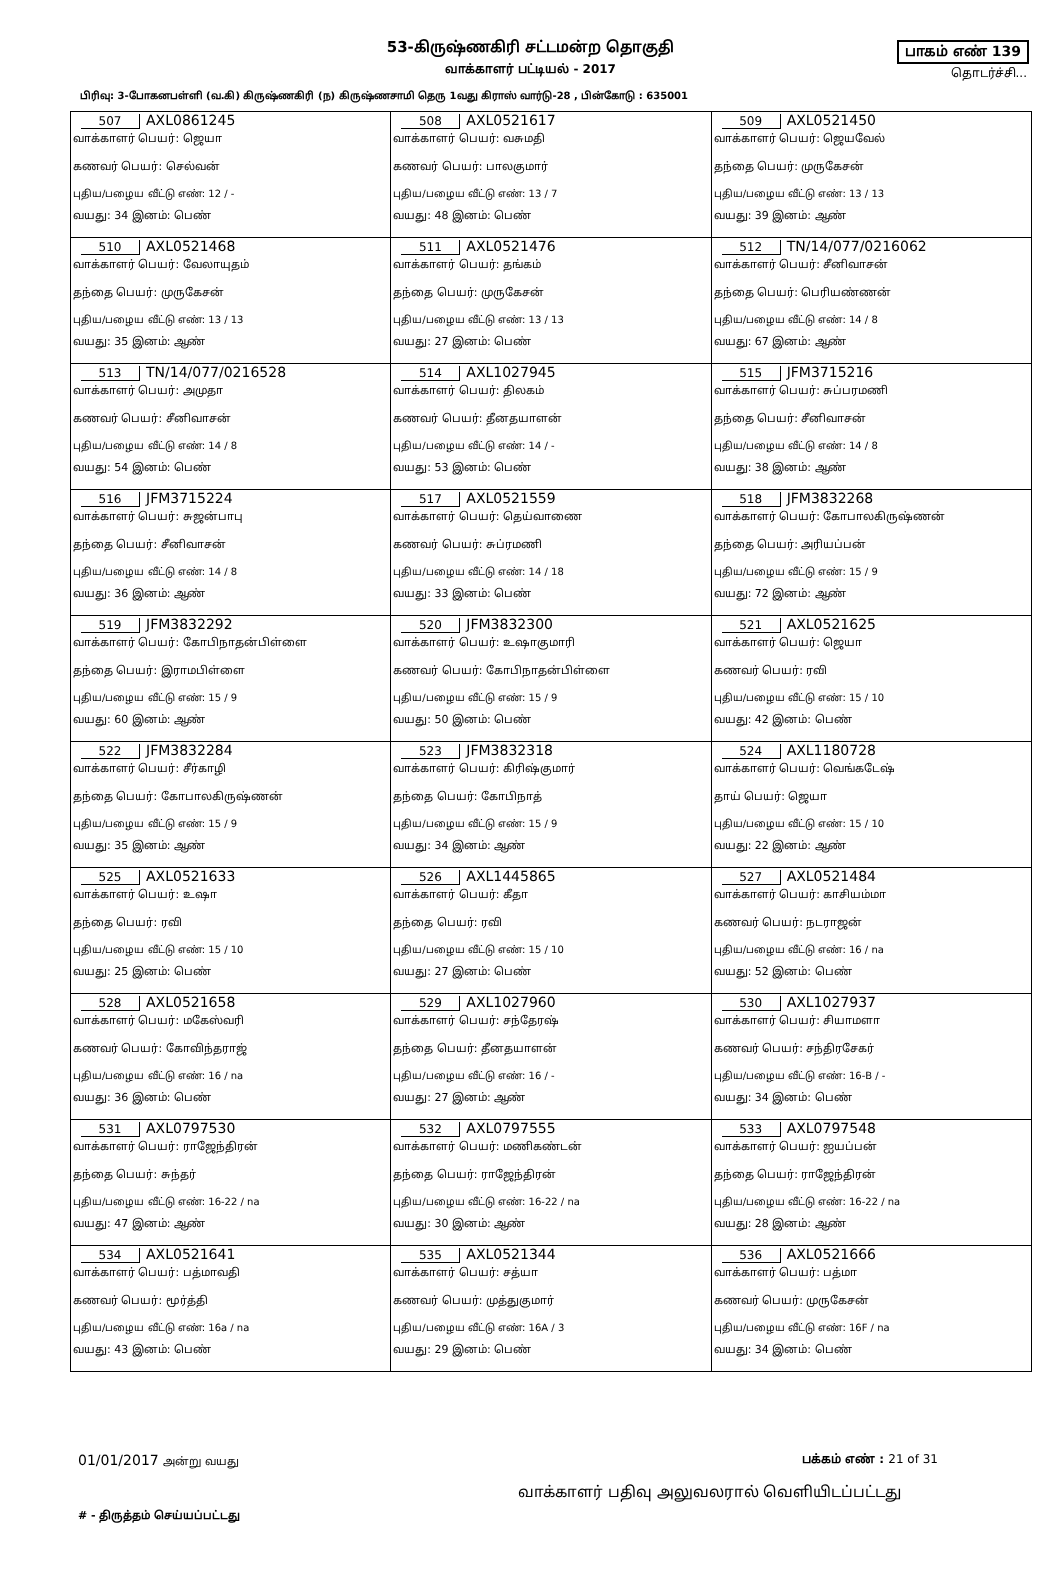53-கிருஷ்ணகிரி சட்டமன்ற தொகுதி
வாக்காளர் பட்டியல் - 2017
பாகம் எண் 139
தொடர்ச்சி...
பிரிவு: 3-போகனபள்ளி (வ.கி) கிருஷ்ணகிரி (ந) கிருஷ்ணசாமி தெரு 1வது கிராஸ் வார்டு-28 , பின்கோடு : 635001
| 507 AXL0861245 வாக்காளர் பெயர்: ஜெயா கணவர் பெயர்: செல்வன் புதிய/பழைய வீட்டு எண்: 12 / - வயது: 34 இனம்: பெண் | 508 AXL0521617 வாக்காளர் பெயர்: வசுமதி கணவர் பெயர்: பாலகுமார் புதிய/பழைய வீட்டு எண்: 13 / 7 வயது: 48 இனம்: பெண் | 509 AXL0521450 வாக்காளர் பெயர்: ஜெயவேல் தந்தை பெயர்: முருகேசன் புதிய/பழைய வீட்டு எண்: 13 / 13 வயது: 39 இனம்: ஆண் |
| 510 AXL0521468 வாக்காளர் பெயர்: வேலாயுதம் தந்தை பெயர்: முருகேசன் புதிய/பழைய வீட்டு எண்: 13 / 13 வயது: 35 இனம்: ஆண் | 511 AXL0521476 வாக்காளர் பெயர்: தங்கம் தந்தை பெயர்: முருகேசன் புதிய/பழைய வீட்டு எண்: 13 / 13 வயது: 27 இனம்: பெண் | 512 TN/14/077/0216062 வாக்காளர் பெயர்: சீனிவாசன் தந்தை பெயர்: பெரியண்ணன் புதிய/பழைய வீட்டு எண்: 14 / 8 வயது: 67 இனம்: ஆண் |
| 513 TN/14/077/0216528 வாக்காளர் பெயர்: அமுதா கணவர் பெயர்: சீனிவாசன் புதிய/பழைய வீட்டு எண்: 14 / 8 வயது: 54 இனம்: பெண் | 514 AXL1027945 வாக்காளர் பெயர்: திலகம் கணவர் பெயர்: தீனதயாளன் புதிய/பழைய வீட்டு எண்: 14 / - வயது: 53 இனம்: பெண் | 515 JFM3715216 வாக்காளர் பெயர்: சுப்பரமணி தந்தை பெயர்: சீனிவாசன் புதிய/பழைய வீட்டு எண்: 14 / 8 வயது: 38 இனம்: ஆண் |
| 516 JFM3715224 வாக்காளர் பெயர்: சுஜன்பாபு தந்தை பெயர்: சீனிவாசன் புதிய/பழைய வீட்டு எண்: 14 / 8 வயது: 36 இனம்: ஆண் | 517 AXL0521559 வாக்காளர் பெயர்: தெய்வாணை கணவர் பெயர்: சுப்ரமணி புதிய/பழைய வீட்டு எண்: 14 / 18 வயது: 33 இனம்: பெண் | 518 JFM3832268 வாக்காளர் பெயர்: கோபாலகிருஷ்ணன் தந்தை பெயர்: அரியப்பன் புதிய/பழைய வீட்டு எண்: 15 / 9 வயது: 72 இனம்: ஆண் |
| 519 JFM3832292 வாக்காளர் பெயர்: கோபிநாதன்பிள்ளை தந்தை பெயர்: இராமபிள்ளை புதிய/பழைய வீட்டு எண்: 15 / 9 வயது: 60 இனம்: ஆண் | 520 JFM3832300 வாக்காளர் பெயர்: உஷாகுமாரி கணவர் பெயர்: கோபிநாதன்பிள்ளை புதிய/பழைய வீட்டு எண்: 15 / 9 வயது: 50 இனம்: பெண் | 521 AXL0521625 வாக்காளர் பெயர்: ஜெயா கணவர் பெயர்: ரவி புதிய/பழைய வீட்டு எண்: 15 / 10 வயது: 42 இனம்: பெண் |
| 522 JFM3832284 வாக்காளர் பெயர்: சீர்காழி தந்தை பெயர்: கோபாலகிருஷ்ணன் புதிய/பழைய வீட்டு எண்: 15 / 9 வயது: 35 இனம்: ஆண் | 523 JFM3832318 வாக்காளர் பெயர்: கிரிஷ்குமார் தந்தை பெயர்: கோபிநாத் புதிய/பழைய வீட்டு எண்: 15 / 9 வயது: 34 இனம்: ஆண் | 524 AXL1180728 வாக்காளர் பெயர்: வெங்கடேஷ் தாய் பெயர்: ஜெயா புதிய/பழைய வீட்டு எண்: 15 / 10 வயது: 22 இனம்: ஆண் |
| 525 AXL0521633 வாக்காளர் பெயர்: உஷா தந்தை பெயர்: ரவி புதிய/பழைய வீட்டு எண்: 15 / 10 வயது: 25 இனம்: பெண் | 526 AXL1445865 வாக்காளர் பெயர்: கீதா தந்தை பெயர்: ரவி புதிய/பழைய வீட்டு எண்: 15 / 10 வயது: 27 இனம்: பெண் | 527 AXL0521484 வாக்காளர் பெயர்: காசியம்மா கணவர் பெயர்: நடராஜன் புதிய/பழைய வீட்டு எண்: 16 / na வயது: 52 இனம்: பெண் |
| 528 AXL0521658 வாக்காளர் பெயர்: மகேஸ்வரி கணவர் பெயர்: கோவிந்தராஜ் புதிய/பழைய வீட்டு எண்: 16 / na வயது: 36 இனம்: பெண் | 529 AXL1027960 வாக்காளர் பெயர்: சந்தேரஷ் தந்தை பெயர்: தீனதயாளன் புதிய/பழைய வீட்டு எண்: 16 / - வயது: 27 இனம்: ஆண் | 530 AXL1027937 வாக்காளர் பெயர்: சியாமளா கணவர் பெயர்: சந்திரசேகர் புதிய/பழைய வீட்டு எண்: 16-B / - வயது: 34 இனம்: பெண் |
| 531 AXL0797530 வாக்காளர் பெயர்: ராஜேந்திரன் தந்தை பெயர்: சுந்தர் புதிய/பழைய வீட்டு எண்: 16-22 / na வயது: 47 இனம்: ஆண் | 532 AXL0797555 வாக்காளர் பெயர்: மணிகண்டன் தந்தை பெயர்: ராஜேந்திரன் புதிய/பழைய வீட்டு எண்: 16-22 / na வயது: 30 இனம்: ஆண் | 533 AXL0797548 வாக்காளர் பெயர்: ஐயப்பன் தந்தை பெயர்: ராஜேந்திரன் புதிய/பழைய வீட்டு எண்: 16-22 / na வயது: 28 இனம்: ஆண் |
| 534 AXL0521641 வாக்காளர் பெயர்: பத்மாவதி கணவர் பெயர்: மூர்த்தி புதிய/பழைய வீட்டு எண்: 16a / na வயது: 43 இனம்: பெண் | 535 AXL0521344 வாக்காளர் பெயர்: சத்யா கணவர் பெயர்: முத்துகுமார் புதிய/பழைய வீட்டு எண்: 16A / 3 வயது: 29 இனம்: பெண் | 536 AXL0521666 வாக்காளர் பெயர்: பத்மா கணவர் பெயர்: முருகேசன் புதிய/பழைய வீட்டு எண்: 16F / na வயது: 34 இனம்: பெண் |
01/01/2017 அன்று வயது பக்கம் எண் : 21 of 31
வாக்காளர் பதிவு அலுவலரால் வெளியிடப்பட்டது
# - திருத்தம் செய்யப்பட்டது